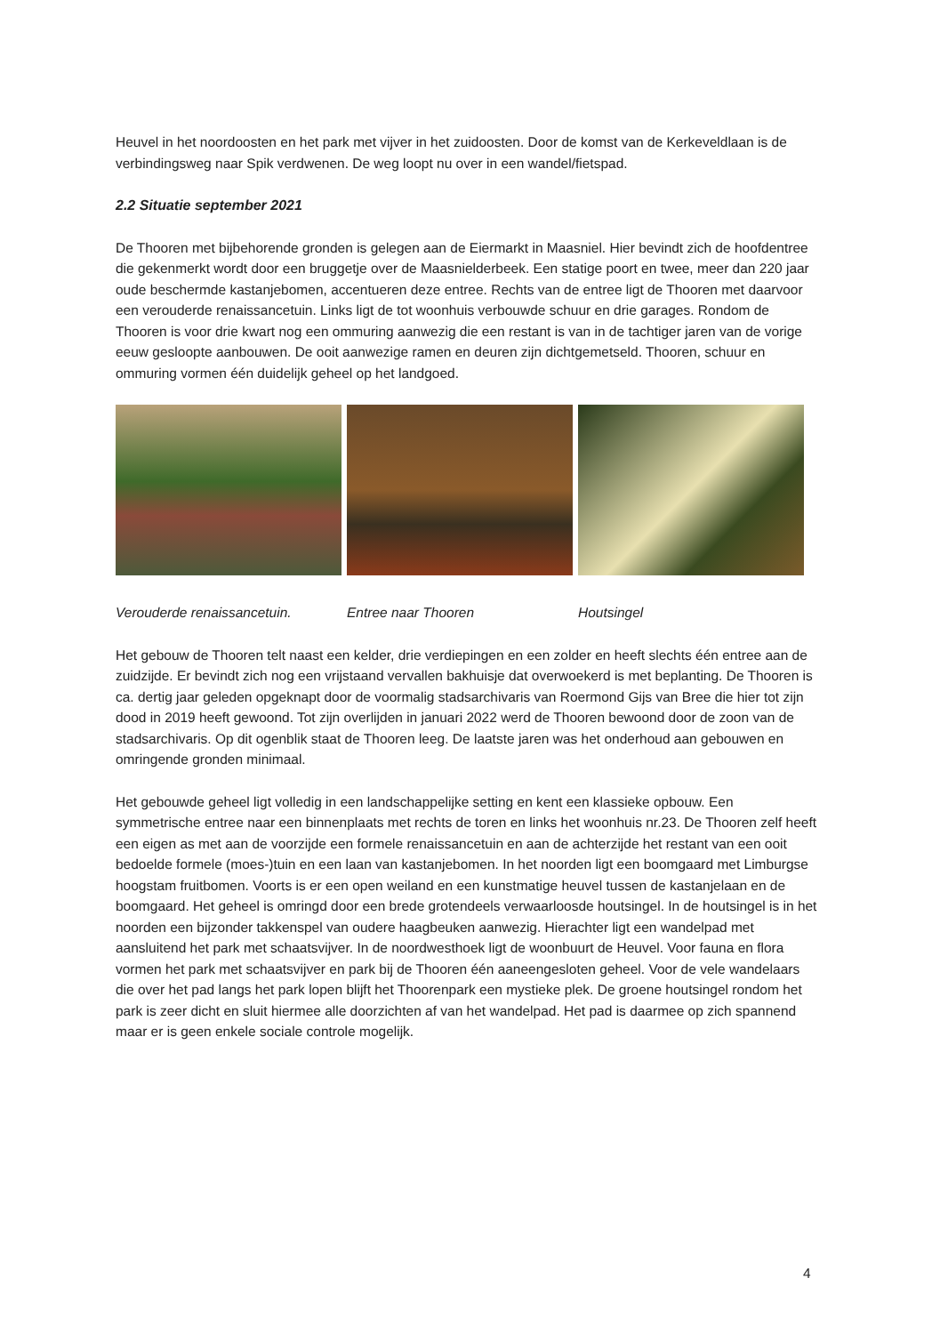Heuvel in het noordoosten en het park met vijver in het zuidoosten. Door de komst van de Kerkeveldlaan is de verbindingsweg naar Spik verdwenen. De weg loopt nu over in een wandel/fietspad.
2.2 Situatie september 2021
De Thooren met bijbehorende gronden is gelegen aan de Eiermarkt in Maasniel. Hier bevindt zich de hoofdentree die gekenmerkt wordt door een bruggetje over de Maasnielderbeek. Een statige poort en twee, meer dan 220 jaar oude beschermde kastanjebomen, accentueren deze entree. Rechts van de entree ligt de Thooren met daarvoor een verouderde renaissancetuin. Links ligt de tot woonhuis verbouwde schuur en drie garages. Rondom de Thooren is voor drie kwart nog een ommuring aanwezig die een restant is van in de tachtiger jaren van de vorige eeuw gesloopte aanbouwen. De ooit aanwezige ramen en deuren zijn dichtgemetseld. Thooren, schuur en ommuring vormen één duidelijk geheel op het landgoed.
Verouderde renaissancetuin. Entree naar Thooren Houtsingel
Het gebouw de Thooren telt naast een kelder, drie verdiepingen en een zolder en heeft slechts één entree aan de zuidzijde. Er bevindt zich nog een vrijstaand vervallen bakhuisje dat overwoekerd is met beplanting. De Thooren is ca. dertig jaar geleden opgeknapt door de voormalig stadsarchivaris van Roermond Gijs van Bree die hier tot zijn dood in 2019 heeft gewoond. Tot zijn overlijden in januari 2022 werd de Thooren bewoond door de zoon van de stadsarchivaris. Op dit ogenblik staat de Thooren leeg. De laatste jaren was het onderhoud aan gebouwen en omringende gronden minimaal.
Het gebouwde geheel ligt volledig in een landschappelijke setting en kent een klassieke opbouw. Een symmetrische entree naar een binnenplaats met rechts de toren en links het woonhuis nr.23. De Thooren zelf heeft een eigen as met aan de voorzijde een formele renaissancetuin en aan de achterzijde het restant van een ooit bedoelde formele (moes-)tuin en een laan van kastanjebomen. In het noorden ligt een boomgaard met Limburgse hoogstam fruitbomen. Voorts is er een open weiland en een kunstmatige heuvel tussen de kastanjelaan en de boomgaard. Het geheel is omringd door een brede grotendeels verwaarloosde houtsingel. In de houtsingel is in het noorden een bijzonder takkenspel van oudere haagbeuken aanwezig. Hierachter ligt een wandelpad met aansluitend het park met schaatsvijver. In de noordwesthoek ligt de woonbuurt de Heuvel. Voor fauna en flora vormen het park met schaatsvijver en park bij de Thooren één aaneengesloten geheel. Voor de vele wandelaars die over het pad langs het park lopen blijft het Thoorenpark een mystieke plek. De groene houtsingel rondom het park is zeer dicht en sluit hiermee alle doorzichten af van het wandelpad. Het pad is daarmee op zich spannend maar er is geen enkele sociale controle mogelijk.
4